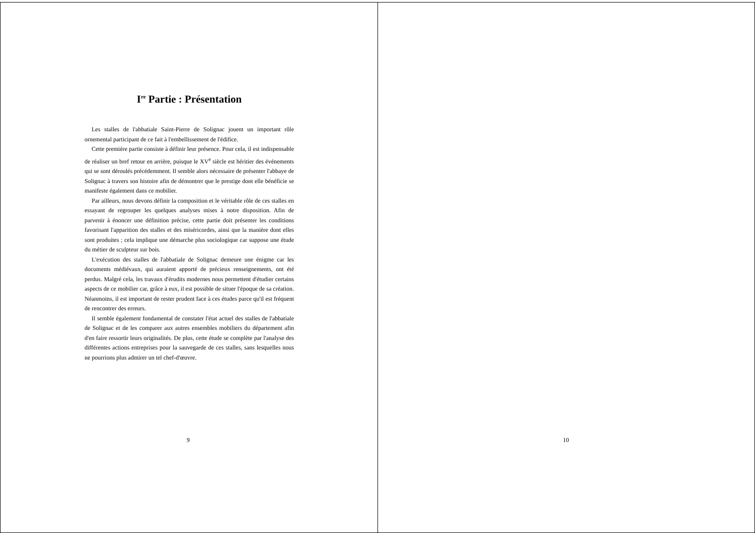I<sup>re</sup> Partie : Présentation
Les stalles de l'abbatiale Saint-Pierre de Solignac jouent un important rôle ornemental participant de ce fait à l'embellissement de l'édifice.
Cette première partie consiste à définir leur présence. Pour cela, il est indispensable de réaliser un bref retour en arrière, puisque le XV<sup>e</sup> siècle est héritier des événements qui se sont déroulés précédemment. Il semble alors nécessaire de présenter l'abbaye de Solignac à travers son histoire afin de démontrer que le prestige dont elle bénéficie se manifeste également dans ce mobilier.
Par ailleurs, nous devons définir la composition et le véritable rôle de ces stalles en essayant de regrouper les quelques analyses mises à notre disposition. Afin de parvenir à énoncer une définition précise, cette partie doit présenter les conditions favorisant l'apparition des stalles et des miséricordes, ainsi que la manière dont elles sont produites ; cela implique une démarche plus sociologique car suppose une étude du métier de sculpteur sur bois.
L'exécution des stalles de l'abbatiale de Solignac demeure une énigme car les documents médiévaux, qui auraient apporté de précieux renseignements, ont été perdus. Malgré cela, les travaux d'érudits modernes nous permettent d'étudier certains aspects de ce mobilier car, grâce à eux, il est possible de situer l'époque de sa création. Néanmoins, il est important de rester prudent face à ces études parce qu'il est fréquent de rencontrer des erreurs.
Il semble également fondamental de constater l'état actuel des stalles de l'abbatiale de Solignac et de les comparer aux autres ensembles mobiliers du département afin d'en faire ressortir leurs originalités. De plus, cette étude se complète par l'analyse des différentes actions entreprises pour la sauvegarde de ces stalles, sans lesquelles nous ne pourrions plus admirer un tel chef-d'œuvre.
9
10